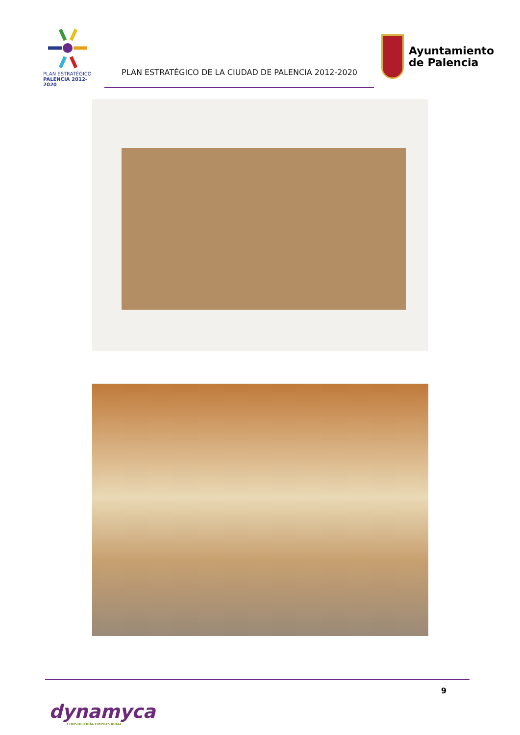PLAN ESTRATÉGICO
PALENCIA 2012-2020
PLAN ESTRATÉGICO DE LA CIUDAD DE PALENCIA 2012-2020
Ayuntamiento
de Palencia
9
dynamyca
CONSULTORÍA EMPRESARIAL